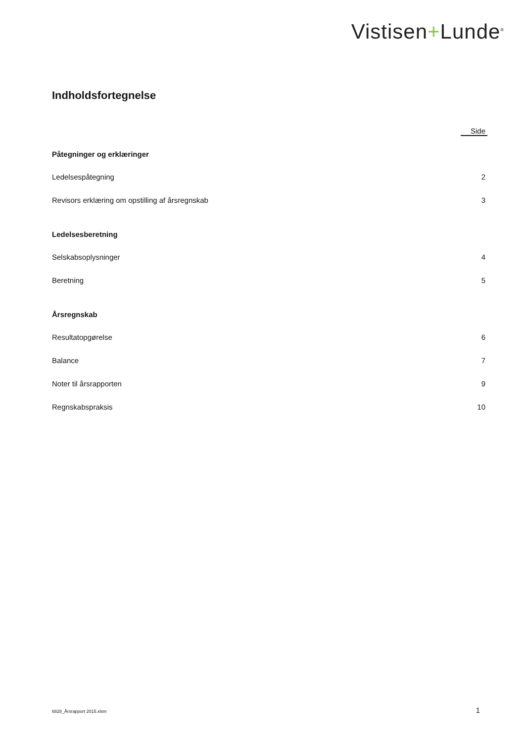Vistisen+Lunde<sup>®</sup>
Indholdsfortegnelse
Side
Påtegninger og erklæringer
Ledelsespåtegning 2
Revisors erklæring om opstilling af årsregnskab 3
Ledelsesberetning
Selskabsoplysninger 4
Beretning 5
Årsregnskab
Resultatopgørelse 6
Balance 7
Noter til årsrapporten 9
Regnskabspraksis 10
6828_Årsrapport 2015.xlsm 1